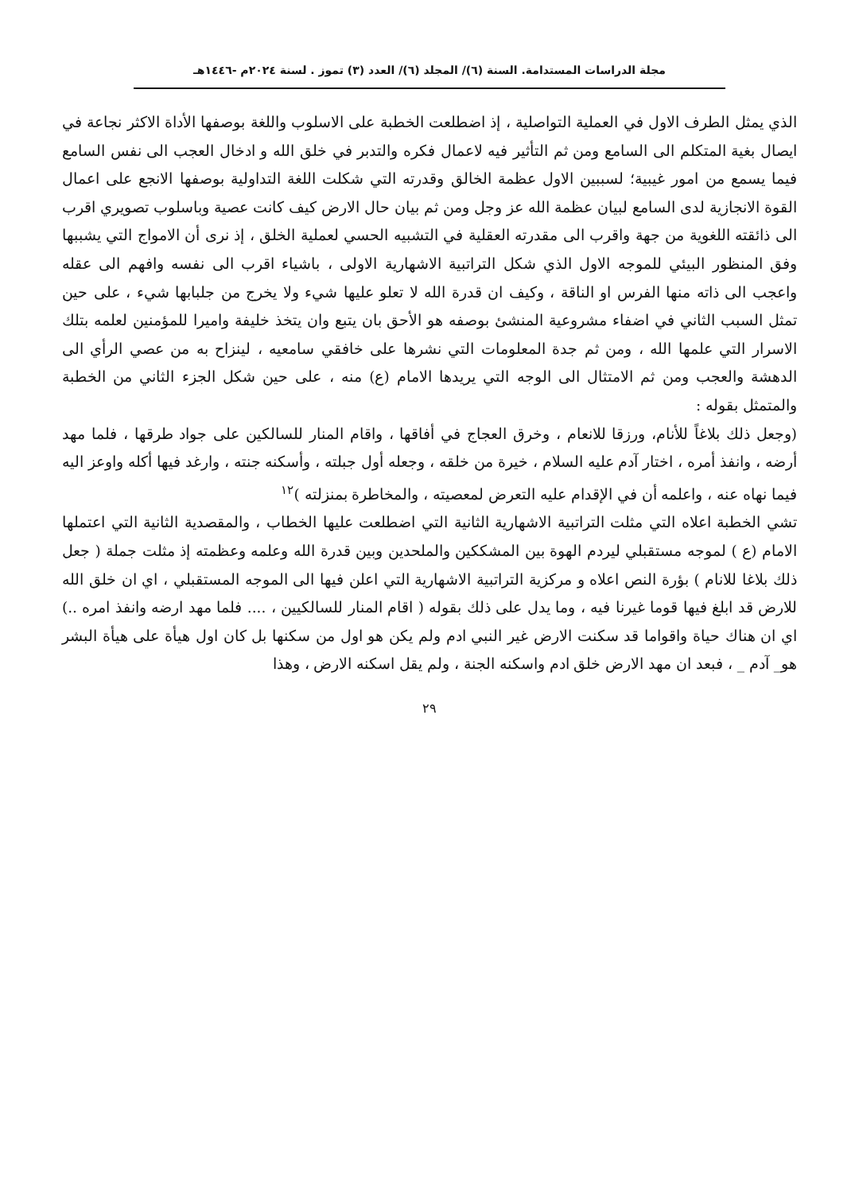مجلة الدراسات المستدامة. السنة (٦)/ المجلد (٦)/ العدد (٣) تموز . لسنة ٢٠٢٤م -١٤٤٦هـ
الذي يمثل الطرف الاول في العملية التواصلية ، إذ اضطلعت الخطبة على الاسلوب واللغة بوصفها الأداة الاكثر نجاعة في ايصال بغية المتكلم الى السامع ومن ثم التأثير فيه لاعمال فكره والتدبر في خلق الله و ادخال العجب الى نفس السامع فيما يسمع من امور غيبية؛ لسببين الاول عظمة الخالق وقدرته التي شكلت اللغة التداولية بوصفها الانجع على اعمال القوة الانجازية لدى السامع لبيان عظمة الله عز وجل ومن ثم بيان حال الارض كيف كانت عصية وباسلوب تصويري اقرب الى ذائقته اللغوية من جهة واقرب الى مقدرته العقلية في التشبيه الحسي لعملية الخلق ، إذ نرى أن الامواج التي يشببها وفق المنظور البيئي للموجه الاول الذي شكل التراتبية الاشهارية الاولى ، باشياء اقرب الى نفسه وافهم الى عقله واعجب الى ذاته منها الفرس او الناقة ، وكيف ان قدرة الله لا تعلو عليها شيء ولا يخرج من جلبابها شيء ، على حين تمثل السبب الثاني في اضفاء مشروعية المنشئ بوصفه هو الأحق بان يتبع وان يتخذ خليفة واميرا للمؤمنين لعلمه بتلك الاسرار التي علمها الله ، ومن ثم جدة المعلومات التي نشرها على خافقي سامعيه ، لينزاح به من عصي الرأي الى الدهشة والعجب ومن ثم الامتثال الى الوجه التي يريدها الامام (ع) منه ، على حين شكل الجزء الثاني من الخطبة والمتمثل بقوله :
(وجعل ذلك بلاغاً للأنام، ورزقا للانعام ، وخرق العجاج في أفاقها ، واقام المنار للسالكين على جواد طرقها ، فلما مهد أرضه ، وانفذ أمره ، اختار آدم عليه السلام ، خيرة من خلقه ، وجعله أول جبلته ، وأسكنه جنته ، وارغد فيها أكله واوعز اليه فيما نهاه عنه ، واعلمه أن في الإقدام عليه التعرض لمعصيته ، والمخاطرة بمنزلته )<sup>١٢</sup>
تشي الخطبة اعلاه التي مثلت التراتبية الاشهارية الثانية التي اضطلعت عليها الخطاب ، والمقصدية الثانية التي اعتملها الامام (ع ) لموجه مستقبلي ليردم الهوة بين المشككين والملحدين وبين قدرة الله وعلمه وعظمته إذ مثلت جملة ( جعل ذلك بلاغا للانام ) بؤرة النص اعلاه و مركزية التراتبية الاشهارية التي اعلن فيها الى الموجه المستقبلي ، اي ان خلق الله للارض قد ابلغ فيها قوما غيرنا فيه ، وما يدل على ذلك بقوله ( اقام المنار للسالكيين ، .... فلما مهد ارضه وانفذ امره ..) اي ان هناك حياة واقواما قد سكنت الارض غير النبي ادم ولم يكن هو اول من سكنها بل كان اول هيأة على هيأة البشر هو_ آدم _ ، فبعد ان مهد الارض خلق ادم واسكنه الجنة ، ولم يقل اسكنه الارض ، وهذا
٢٩